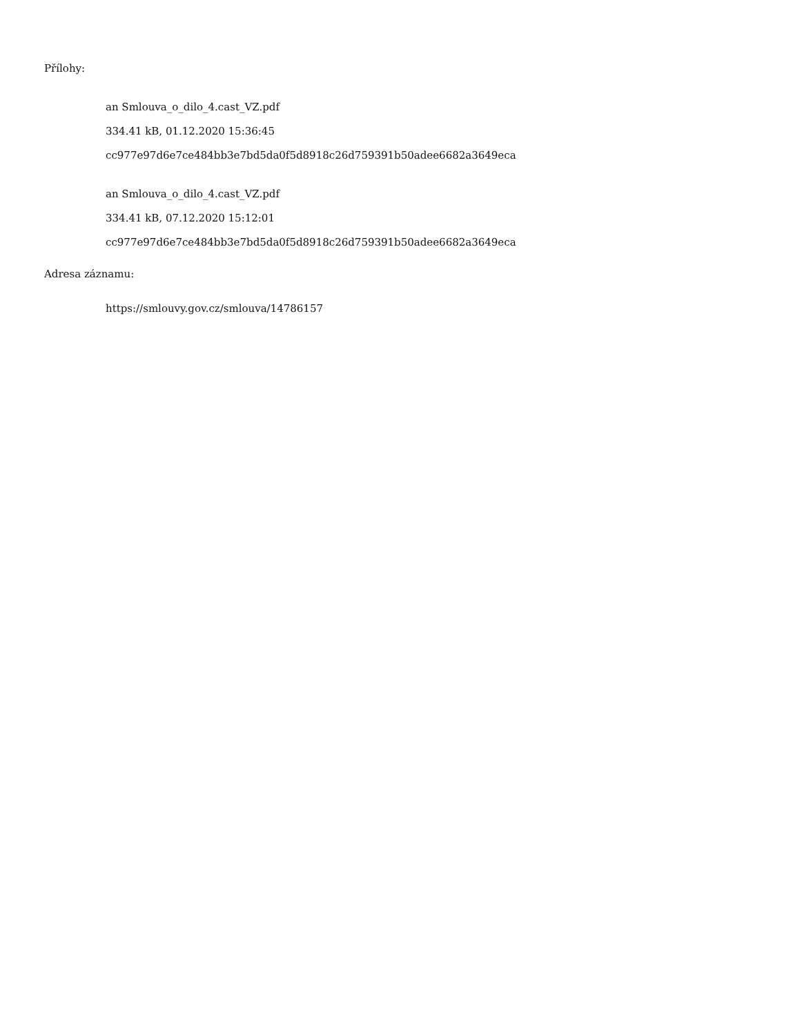Přílohy:
an Smlouva_o_dilo_4.cast_VZ.pdf
334.41 kB, 01.12.2020 15:36:45
cc977e97d6e7ce484bb3e7bd5da0f5d8918c26d759391b50adee6682a3649eca
an Smlouva_o_dilo_4.cast_VZ.pdf
334.41 kB, 07.12.2020 15:12:01
cc977e97d6e7ce484bb3e7bd5da0f5d8918c26d759391b50adee6682a3649eca
Adresa záznamu:
https://smlouvy.gov.cz/smlouva/14786157